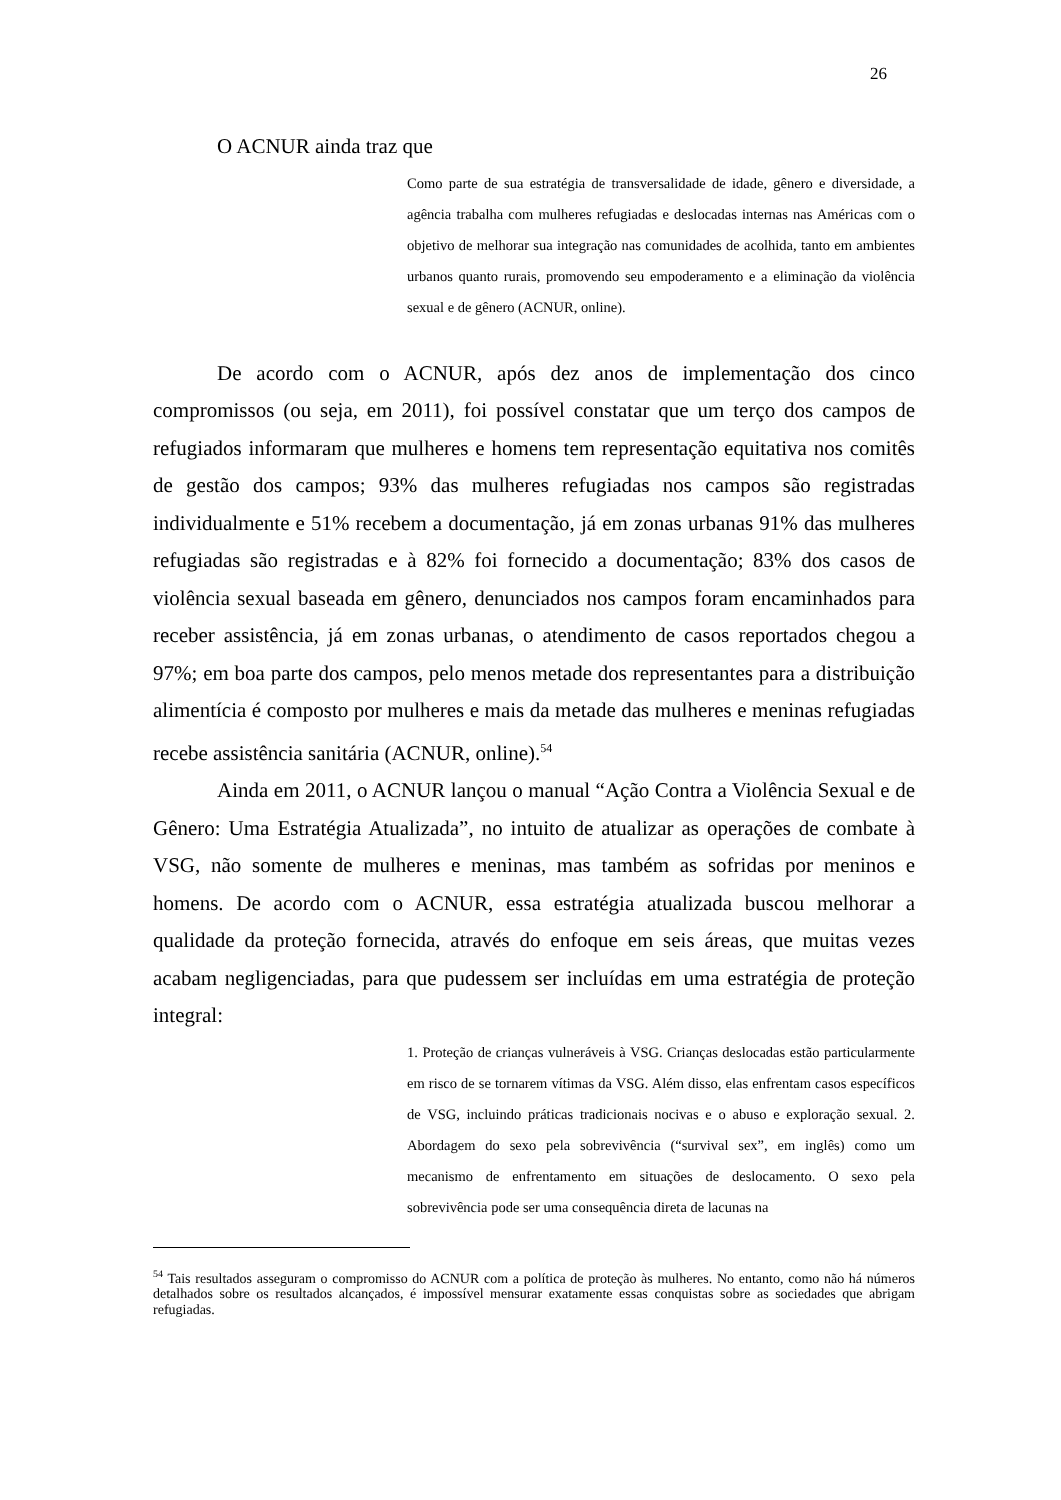26
O ACNUR ainda traz que
Como parte de sua estratégia de transversalidade de idade, gênero e diversidade, a agência trabalha com mulheres refugiadas e deslocadas internas nas Américas com o objetivo de melhorar sua integração nas comunidades de acolhida, tanto em ambientes urbanos quanto rurais, promovendo seu empoderamento e a eliminação da violência sexual e de gênero (ACNUR, online).
De acordo com o ACNUR, após dez anos de implementação dos cinco compromissos (ou seja, em 2011), foi possível constatar que um terço dos campos de refugiados informaram que mulheres e homens tem representação equitativa nos comitês de gestão dos campos; 93% das mulheres refugiadas nos campos são registradas individualmente e 51% recebem a documentação, já em zonas urbanas 91% das mulheres refugiadas são registradas e à 82% foi fornecido a documentação; 83% dos casos de violência sexual baseada em gênero, denunciados nos campos foram encaminhados para receber assistência, já em zonas urbanas, o atendimento de casos reportados chegou a 97%; em boa parte dos campos, pelo menos metade dos representantes para a distribuição alimentícia é composto por mulheres e mais da metade das mulheres e meninas refugiadas recebe assistência sanitária (ACNUR, online).<sup>54</sup>
Ainda em 2011, o ACNUR lançou o manual “Ação Contra a Violência Sexual e de Gênero: Uma Estratégia Atualizada”, no intuito de atualizar as operações de combate à VSG, não somente de mulheres e meninas, mas também as sofridas por meninos e homens. De acordo com o ACNUR, essa estratégia atualizada buscou melhorar a qualidade da proteção fornecida, através do enfoque em seis áreas, que muitas vezes acabam negligenciadas, para que pudessem ser incluídas em uma estratégia de proteção integral:
1. Proteção de crianças vulneráveis à VSG. Crianças deslocadas estão particularmente em risco de se tornarem vítimas da VSG. Além disso, elas enfrentam casos específicos de VSG, incluindo práticas tradicionais nocivas e o abuso e exploração sexual. 2. Abordagem do sexo pela sobrevivência (“survival sex”, em inglês) como um mecanismo de enfrentamento em situações de deslocamento. O sexo pela sobrevivência pode ser uma consequência direta de lacunas na
<sup>54</sup> Tais resultados asseguram o compromisso do ACNUR com a política de proteção às mulheres. No entanto, como não há números detalhados sobre os resultados alcançados, é impossível mensurar exatamente essas conquistas sobre as sociedades que abrigam refugiadas.